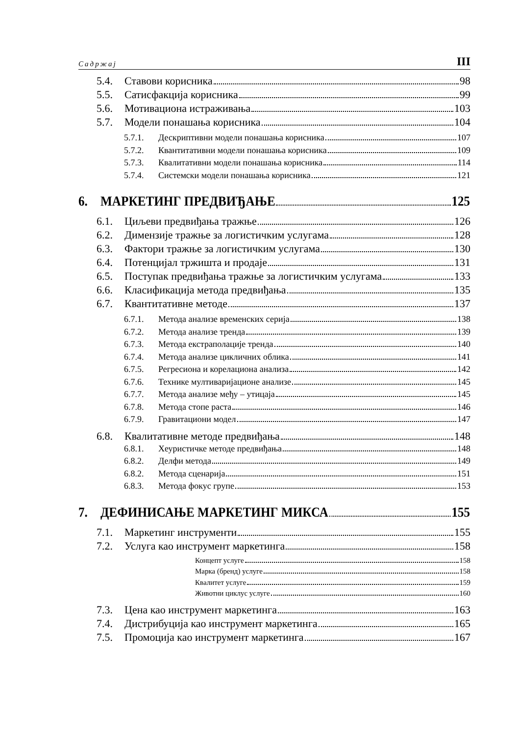Садржај III
5.4. Ставови корисника 98
5.5. Сатисфакција корисника 99
5.6. Мотивациона истраживања 103
5.7. Модели понашања корисника 104
5.7.1. Дескриптивни модели понашања корисника 107
5.7.2. Квантитативни модели понашања корисника 109
5.7.3. Квалитативни модели понашања корисника 114
5.7.4. Системски модели понашања корисника 121
6. МАРКЕТИНГ ПРЕДВИЂАЊЕ 125
6.1. Циљеви предвиђања тражње 126
6.2. Димензије тражње за логистичким услугама 128
6.3. Фактори тражње за логистичким услугама 130
6.4. Потенцијал тржишта и продаје 131
6.5. Поступак предвиђања тражње за логистичким услугама 133
6.6. Класификација метода предвиђања 135
6.7. Квантитативне методе 137
6.7.1. Метода анализе временских серија 138
6.7.2. Метода анализе тренда 139
6.7.3. Метода екстраполације тренда 140
6.7.4. Метода анализе цикличних облика 141
6.7.5. Регресиона и корелациона анализа 142
6.7.6. Технике мултиваријационе анализе 145
6.7.7. Метода анализе међу – утицаја 145
6.7.8. Метода стопе раста 146
6.7.9. Гравитациони модел 147
6.8. Квалитативне методе предвиђања 148
6.8.1. Хеуристичке методе предвиђања 148
6.8.2. Делфи метода 149
6.8.2. Метода сценарија 151
6.8.3. Метода фокус групе 153
7. ДЕФИНИСАЊЕ МАРКЕТИНГ МИКСА 155
7.1. Маркетинг инструменти 155
7.2. Услуга као инструмент маркетинга 158
Концепт услуге 158
Марка (бренд) услуге 158
Квалитет услуге 159
Животни циклус услуге 160
7.3. Цена као инструмент маркетинга 163
7.4. Дистрибуција као инструмент маркетинга 165
7.5. Промоција као инструмент маркетинга 167